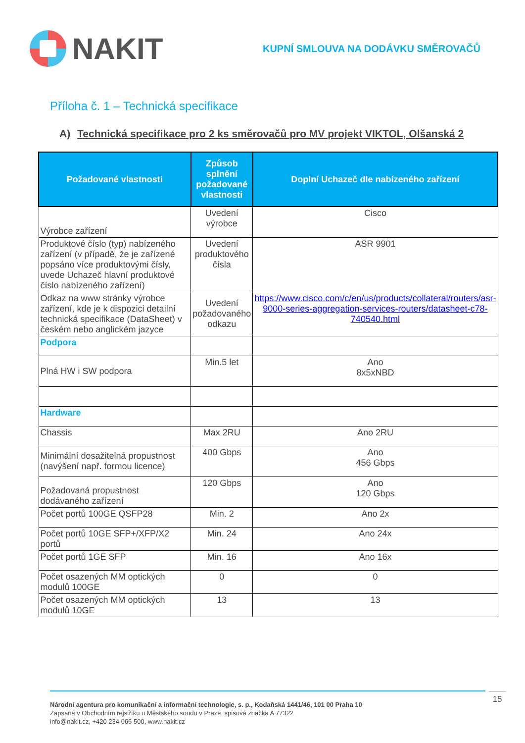NAKIT
KUPNÍ SMLOUVA NA DODÁVKU SMĚROVAČŮ
Příloha č. 1 – Technická specifikace
A) Technická specifikace pro 2 ks směrovačů pro MV projekt VIKTOL, Olšanská 2
| Požadované vlastnosti | Způsob splnění požadované vlastnosti | Doplní Uchazeč dle nabízeného zařízení |
| --- | --- | --- |
| Výrobce zařízení | Uvedení výrobce | Cisco |
| Produktové číslo (typ) nabízeného zařízení (v případě, že je zařízené popsáno více produktovými čísly, uvede Uchazeč hlavní produktové číslo nabízeného zařízení) | Uvedení produktového čísla | ASR 9901 |
| Odkaz na www stránky výrobce zařízení, kde je k dispozici detailní technická specifikace (DataSheet) v českém nebo anglickém jazyce | Uvedení požadovaného odkazu | https://www.cisco.com/c/en/us/products/collateral/routers/asr-9000-series-aggregation-services-routers/datasheet-c78-740540.html |
| Podpora | | |
| Plná HW i SW podpora | Min.5 let | Ano 8x5xNBD |
| Hardware | | |
| Chassis | Max 2RU | Ano 2RU |
| Minimální dosažitelná propustnost (navýšení např. formou licence) | 400 Gbps | Ano 456 Gbps |
| Požadovaná propustnost dodávaného zařízení | 120 Gbps | Ano 120 Gbps |
| Počet portů 100GE QSFP28 | Min. 2 | Ano 2x |
| Počet portů 10GE SFP+/XFP/X2 portů | Min. 24 | Ano 24x |
| Počet portů 1GE SFP | Min. 16 | Ano 16x |
| Počet osazených MM optických modulů 100GE | 0 | 0 |
| Počet osazených MM optických modulů 10GE | 13 | 13 |
Národní agentura pro komunikační a informační technologie, s. p., Kodaňská 1441/46, 101 00 Praha 10
Zapsaná v Obchodním rejstříku u Městského soudu v Praze, spisová značka A 77322
info@nakit.cz, +420 234 066 500, www.nakit.cz
15